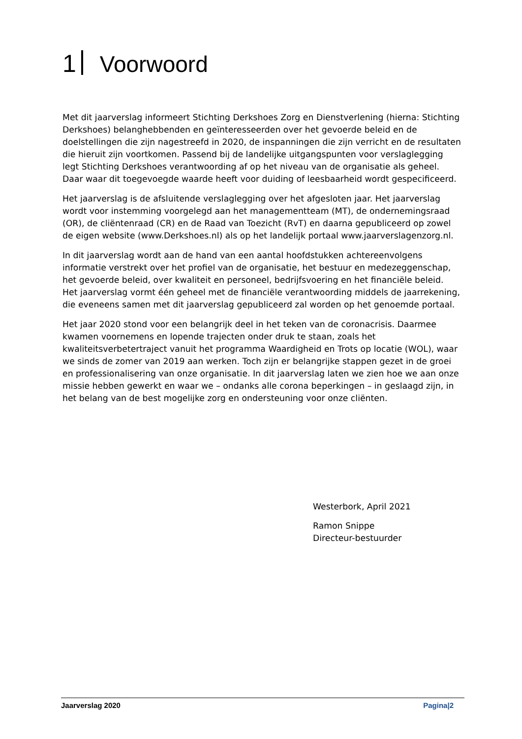1 Voorwoord
Met dit jaarverslag informeert Stichting Derkshoes Zorg en Dienstverlening (hierna: Stichting Derkshoes) belanghebbenden en geïnteresseerden over het gevoerde beleid en de doelstellingen die zijn nagestreefd in 2020, de inspanningen die zijn verricht en de resultaten die hieruit zijn voortkomen. Passend bij de landelijke uitgangspunten voor verslaglegging legt Stichting Derkshoes verantwoording af op het niveau van de organisatie als geheel. Daar waar dit toegevoegde waarde heeft voor duiding of leesbaarheid wordt gespecificeerd.
Het jaarverslag is de afsluitende verslaglegging over het afgesloten jaar. Het jaarverslag wordt voor instemming voorgelegd aan het managementteam (MT), de ondernemingsraad (OR), de cliëntenraad (CR) en de Raad van Toezicht (RvT) en daarna gepubliceerd op zowel de eigen website (www.Derkshoes.nl) als op het landelijk portaal www.jaarverslagenzorg.nl.
In dit jaarverslag wordt aan de hand van een aantal hoofdstukken achtereenvolgens informatie verstrekt over het profiel van de organisatie, het bestuur en medezeggenschap, het gevoerde beleid, over kwaliteit en personeel, bedrijfsvoering en het financiële beleid. Het jaarverslag vormt één geheel met de financiële verantwoording middels de jaarrekening, die eveneens samen met dit jaarverslag gepubliceerd zal worden op het genoemde portaal.
Het jaar 2020 stond voor een belangrijk deel in het teken van de coronacrisis. Daarmee kwamen voornemens en lopende trajecten onder druk te staan, zoals het kwaliteitsverbetertraject vanuit het programma Waardigheid en Trots op locatie (WOL), waar we sinds de zomer van 2019 aan werken. Toch zijn er belangrijke stappen gezet in de groei en professionalisering van onze organisatie. In dit jaarverslag laten we zien hoe we aan onze missie hebben gewerkt en waar we – ondanks alle corona beperkingen – in geslaagd zijn, in het belang van de best mogelijke zorg en ondersteuning voor onze cliënten.
Westerbork, April 2021
Ramon Snippe
Directeur-bestuurder
Jaarverslag 2020 Pagina|2